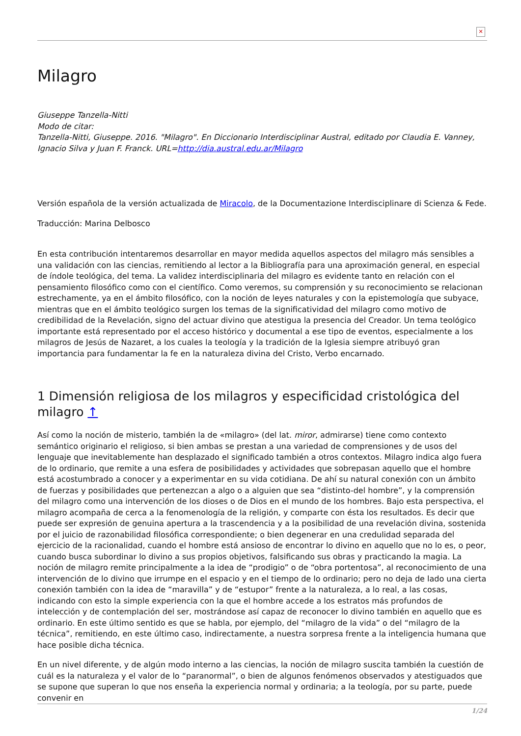✕
Milagro
Giuseppe Tanzella-Nitti
Modo de citar:
Tanzella-Nitti, Giuseppe. 2016. "Milagro". En Diccionario Interdisciplinar Austral, editado por Claudia E. Vanney, Ignacio Silva y Juan F. Franck. URL=http://dia.austral.edu.ar/Milagro
Versión española de la versión actualizada de Miracolo, de la Documentazione Interdisciplinare di Scienza & Fede.
Traducción: Marina Delbosco
En esta contribución intentaremos desarrollar en mayor medida aquellos aspectos del milagro más sensibles a una validación con las ciencias, remitiendo al lector a la Bibliografía para una aproximación general, en especial de índole teológica, del tema. La validez interdisciplinaria del milagro es evidente tanto en relación con el pensamiento filosófico como con el científico. Como veremos, su comprensión y su reconocimiento se relacionan estrechamente, ya en el ámbito filosófico, con la noción de leyes naturales y con la epistemología que subyace, mientras que en el ámbito teológico surgen los temas de la significatividad del milagro como motivo de credibilidad de la Revelación, signo del actuar divino que atestigua la presencia del Creador. Un tema teológico importante está representado por el acceso histórico y documental a ese tipo de eventos, especialmente a los milagros de Jesús de Nazaret, a los cuales la teología y la tradición de la Iglesia siempre atribuyó gran importancia para fundamentar la fe en la naturaleza divina del Cristo, Verbo encarnado.
1 Dimensión religiosa de los milagros y especificidad cristológica del milagro ↑
Así como la noción de misterio, también la de «milagro» (del lat. miror, admirarse) tiene como contexto semántico originario el religioso, si bien ambas se prestan a una variedad de comprensiones y de usos del lenguaje que inevitablemente han desplazado el significado también a otros contextos. Milagro indica algo fuera de lo ordinario, que remite a una esfera de posibilidades y actividades que sobrepasan aquello que el hombre está acostumbrado a conocer y a experimentar en su vida cotidiana. De ahí su natural conexión con un ámbito de fuerzas y posibilidades que pertenezcan a algo o a alguien que sea “distinto-del hombre”, y la comprensión del milagro como una intervención de los dioses o de Dios en el mundo de los hombres. Bajo esta perspectiva, el milagro acompaña de cerca a la fenomenología de la religión, y comparte con ésta los resultados. Es decir que puede ser expresión de genuina apertura a la trascendencia y a la posibilidad de una revelación divina, sostenida por el juicio de razonabilidad filosófica correspondiente; o bien degenerar en una credulidad separada del ejercicio de la racionalidad, cuando el hombre está ansioso de encontrar lo divino en aquello que no lo es, o peor, cuando busca subordinar lo divino a sus propios objetivos, falsificando sus obras y practicando la magia. La noción de milagro remite principalmente a la idea de “prodigio” o de “obra portentosa”, al reconocimiento de una intervención de lo divino que irrumpe en el espacio y en el tiempo de lo ordinario; pero no deja de lado una cierta conexión también con la idea de “maravilla” y de “estupor” frente a la naturaleza, a lo real, a las cosas, indicando con esto la simple experiencia con la que el hombre accede a los estratos más profundos de intelección y de contemplación del ser, mostrándose así capaz de reconocer lo divino también en aquello que es ordinario. En este último sentido es que se habla, por ejemplo, del “milagro de la vida” o del “milagro de la técnica”, remitiendo, en este último caso, indirectamente, a nuestra sorpresa frente a la inteligencia humana que hace posible dicha técnica.
En un nivel diferente, y de algún modo interno a las ciencias, la noción de milagro suscita también la cuestión de cuál es la naturaleza y el valor de lo “paranormal”, o bien de algunos fenómenos observados y atestiguados que se supone que superan lo que nos enseña la experiencia normal y ordinaria; a la teología, por su parte, puede convenir en
1/24